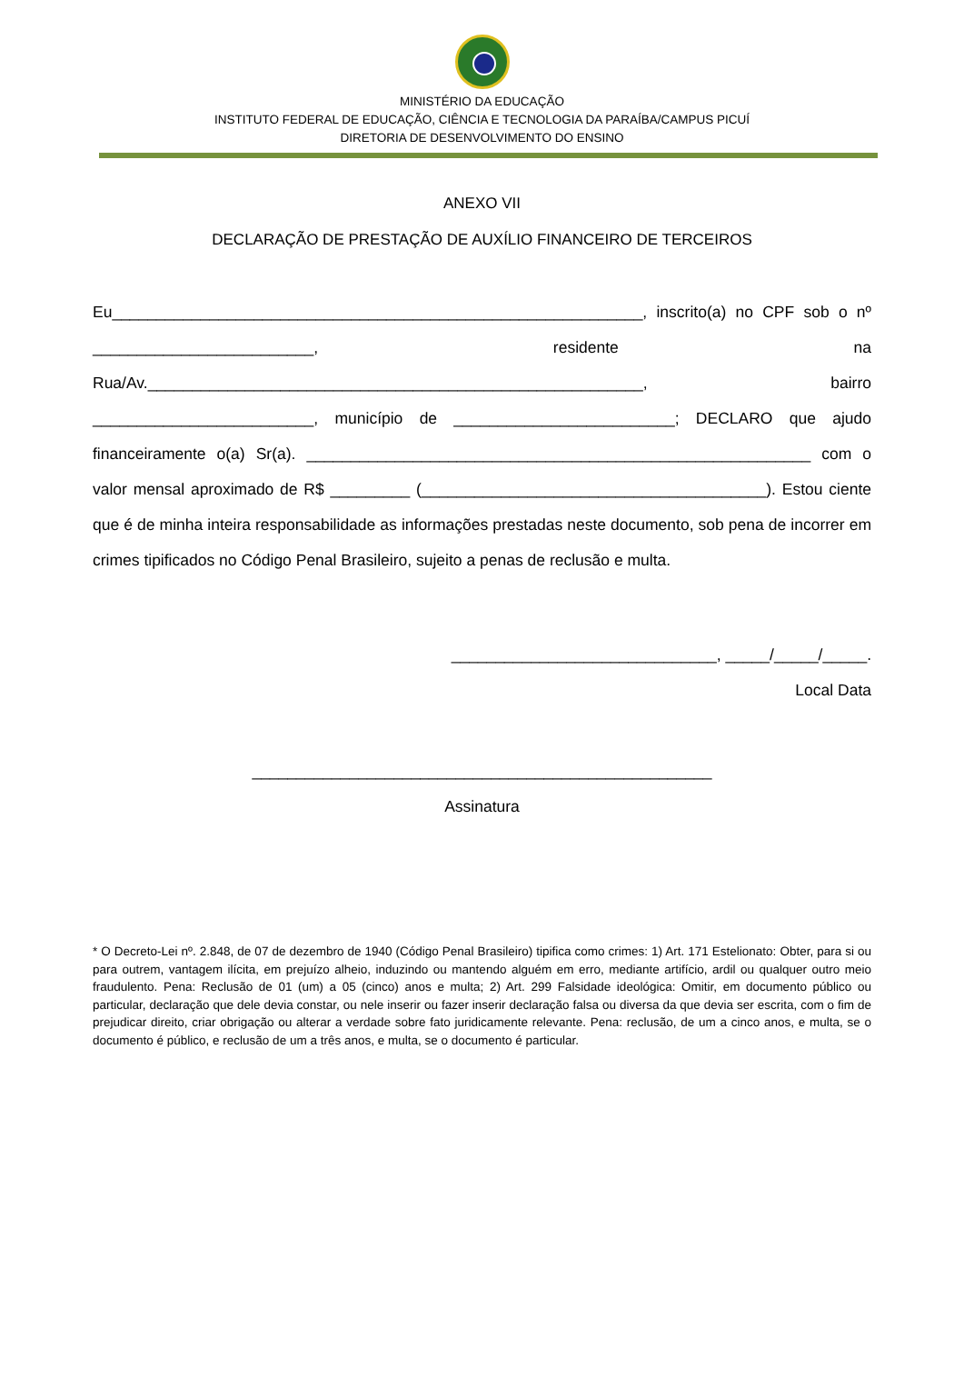MINISTÉRIO DA EDUCAÇÃO
INSTITUTO FEDERAL DE EDUCAÇÃO, CIÊNCIA E TECNOLOGIA DA PARAÍBA/CAMPUS PICUÍ
DIRETORIA DE DESENVOLVIMENTO DO ENSINO
ANEXO VII
DECLARAÇÃO DE PRESTAÇÃO DE AUXÍLIO FINANCEIRO DE TERCEIROS
Eu____________________________________________________________, inscrito(a) no CPF sob o nº _________________________, residente na Rua/Av.________________________________________________________, bairro _________________________, município de _________________________; DECLARO que ajudo financeiramente o(a) Sr(a). _________________________________________________________ com o valor mensal aproximado de R$ _________ (_______________________________________). Estou ciente que é de minha inteira responsabilidade as informações prestadas neste documento, sob pena de incorrer em crimes tipificados no Código Penal Brasileiro, sujeito a penas de reclusão e multa.
______________________________, _____/_____/_____.
Local Data
____________________________________________________
Assinatura
* O Decreto-Lei nº. 2.848, de 07 de dezembro de 1940 (Código Penal Brasileiro) tipifica como crimes: 1) Art. 171 Estelionato: Obter, para si ou para outrem, vantagem ilícita, em prejuízo alheio, induzindo ou mantendo alguém em erro, mediante artifício, ardil ou qualquer outro meio fraudulento. Pena: Reclusão de 01 (um) a 05 (cinco) anos e multa; 2) Art. 299 Falsidade ideológica: Omitir, em documento público ou particular, declaração que dele devia constar, ou nele inserir ou fazer inserir declaração falsa ou diversa da que devia ser escrita, com o fim de prejudicar direito, criar obrigação ou alterar a verdade sobre fato juridicamente relevante. Pena: reclusão, de um a cinco anos, e multa, se o documento é público, e reclusão de um a três anos, e multa, se o documento é particular.